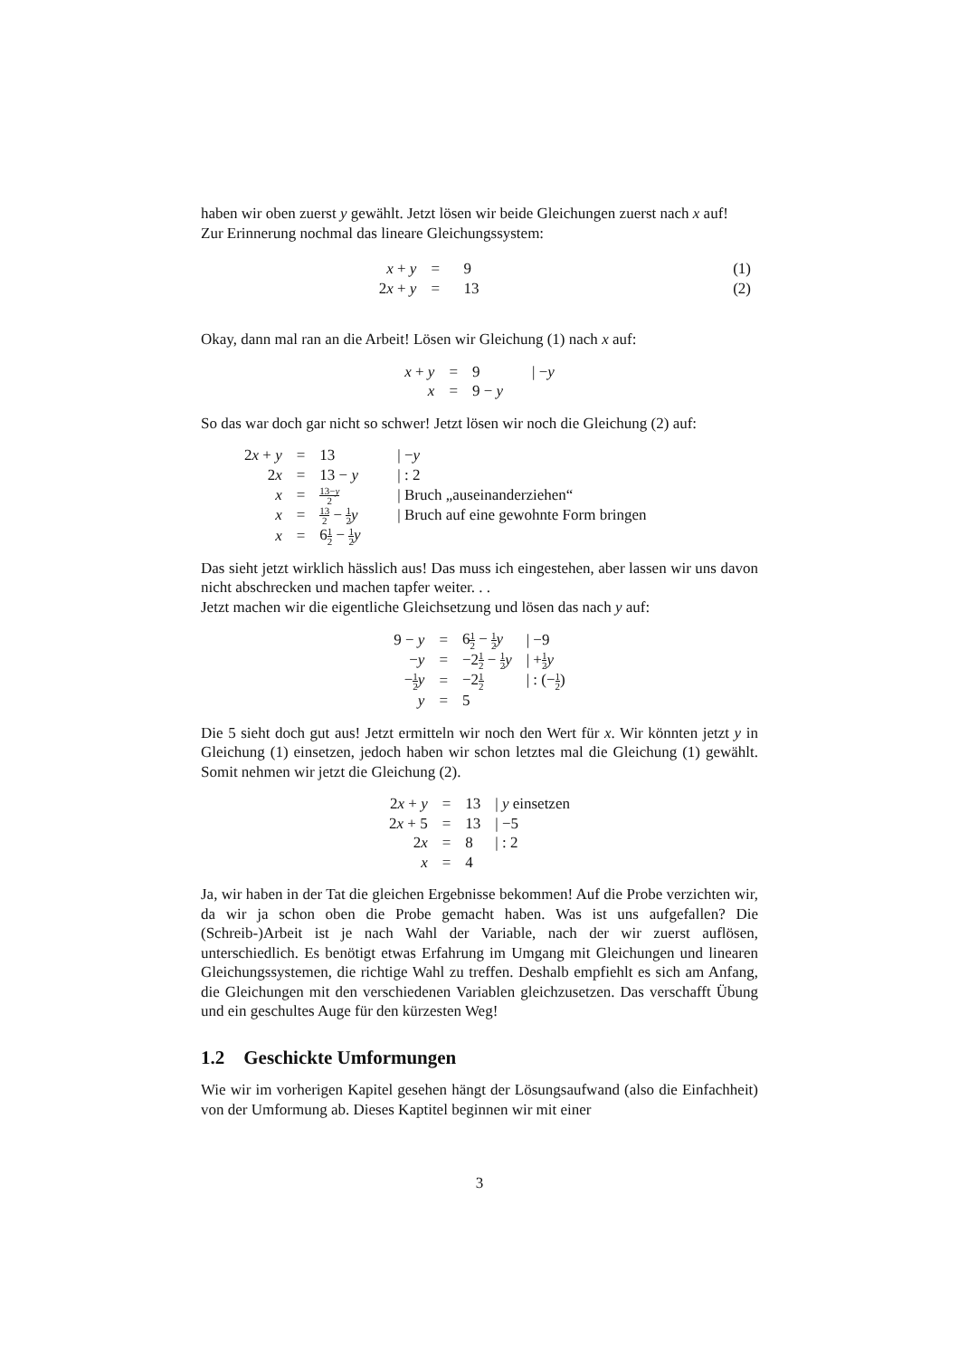haben wir oben zuerst y gewählt. Jetzt lösen wir beide Gleichungen zuerst nach x auf!
Zur Erinnerung nochmal das lineare Gleichungssystem:
| x + y | = | 9 | (1) |
| 2 x + y | = | 13 | (2) |
Okay, dann mal ran an die Arbeit! Lösen wir Gleichung (1) nach x auf:
| x + y | = | 9 | / − y |
| x | = | 9 − y | |
So das war doch gar nicht so schwer! Jetzt lösen wir noch die Gleichung (2) auf:
| 2 x + y | = | 13 | / − y |
| 2 x | = | 13 − y | / : 2 |
| x | = | 13− y 2 | / Bruch „auseinanderziehen“ |
| x | = | 13 2 − 1 2 y | / Bruch auf eine gewohnte Form bringen |
| x | = | 6 1 2 − 1 2 y | |
Das sieht jetzt wirklich hässlich aus! Das muss ich eingestehen, aber lassen wir uns davon nicht abschrecken und machen tapfer weiter. . .
Jetzt machen wir die eigentliche Gleichsetzung und lösen das nach y auf:
| 9 − y | = | 6 1 2 − 1 2 y | / −9 |
| − y | = | −2 1 2 − 1 2 y | / + 1 2 y |
| − 1 2 y | = | −2 1 2 | / : (− 1 2 ) |
| y | = | 5 | |
Die 5 sieht doch gut aus! Jetzt ermitteln wir noch den Wert für x. Wir könnten jetzt y in Gleichung (1) einsetzen, jedoch haben wir schon letztes mal die Gleichung (1) gewählt. Somit nehmen wir jetzt die Gleichung (2).
| 2 x + y | = | 13 | / y einsetzen |
| 2 x + 5 | = | 13 | / −5 |
| 2 x | = | 8 | / : 2 |
| x | = | 4 | |
Ja, wir haben in der Tat die gleichen Ergebnisse bekommen! Auf die Probe verzichten wir, da wir ja schon oben die Probe gemacht haben. Was ist uns aufgefallen? Die (Schreib-)Arbeit ist je nach Wahl der Variable, nach der wir zuerst auflösen, unterschiedlich. Es benötigt etwas Erfahrung im Umgang mit Gleichungen und linearen Gleichungssystemen, die richtige Wahl zu treffen. Deshalb empfiehlt es sich am Anfang, die Gleichungen mit den verschiedenen Variablen gleichzusetzen. Das verschafft Übung und ein geschultes Auge für den kürzesten Weg!
1.2 Geschickte Umformungen
Wie wir im vorherigen Kapitel gesehen hängt der Lösungsaufwand (also die Einfachheit) von der Umformung ab. Dieses Kaptitel beginnen wir mit einer
3